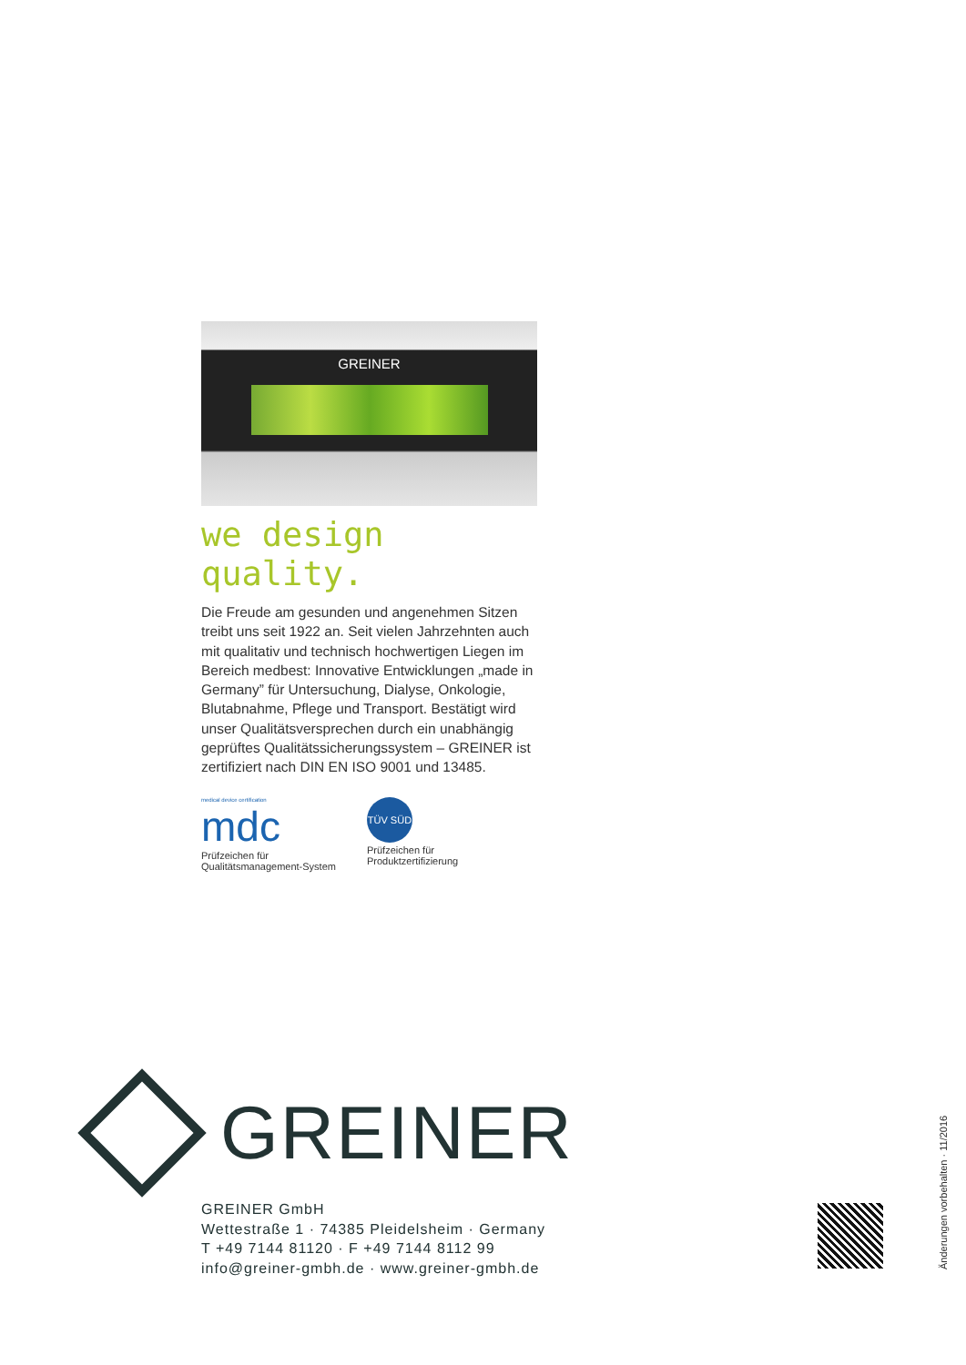GREINER
we design quality.
Die Freude am gesunden und angenehmen Sitzen treibt uns seit 1922 an. Seit vielen Jahrzehnten auch mit qualitativ und technisch hochwertigen Liegen im Bereich medbest: Innovative Entwicklungen „made in Germany” für Untersuchung, Dialyse, Onkologie, Blutabnahme, Pflege und Transport. Bestätigt wird unser Qualitätsversprechen durch ein unabhängig geprüftes Qualitätssicherungssystem – GREINER ist zertifiziert nach DIN EN ISO 9001 und 13485.
medical device certification
mdc
Prüfzeichen für
Qualitätsmanagement-System
TÜV SÜD
Prüfzeichen für
Produktzertifizierung
GREINER
GREINER GmbH
Wettestraße 1 · 74385 Pleidelsheim · Germany
T +49 7144 81120 · F +49 7144 8112 99
info@greiner-gmbh.de · www.greiner-gmbh.de
Änderungen vorbehalten · 11/2016